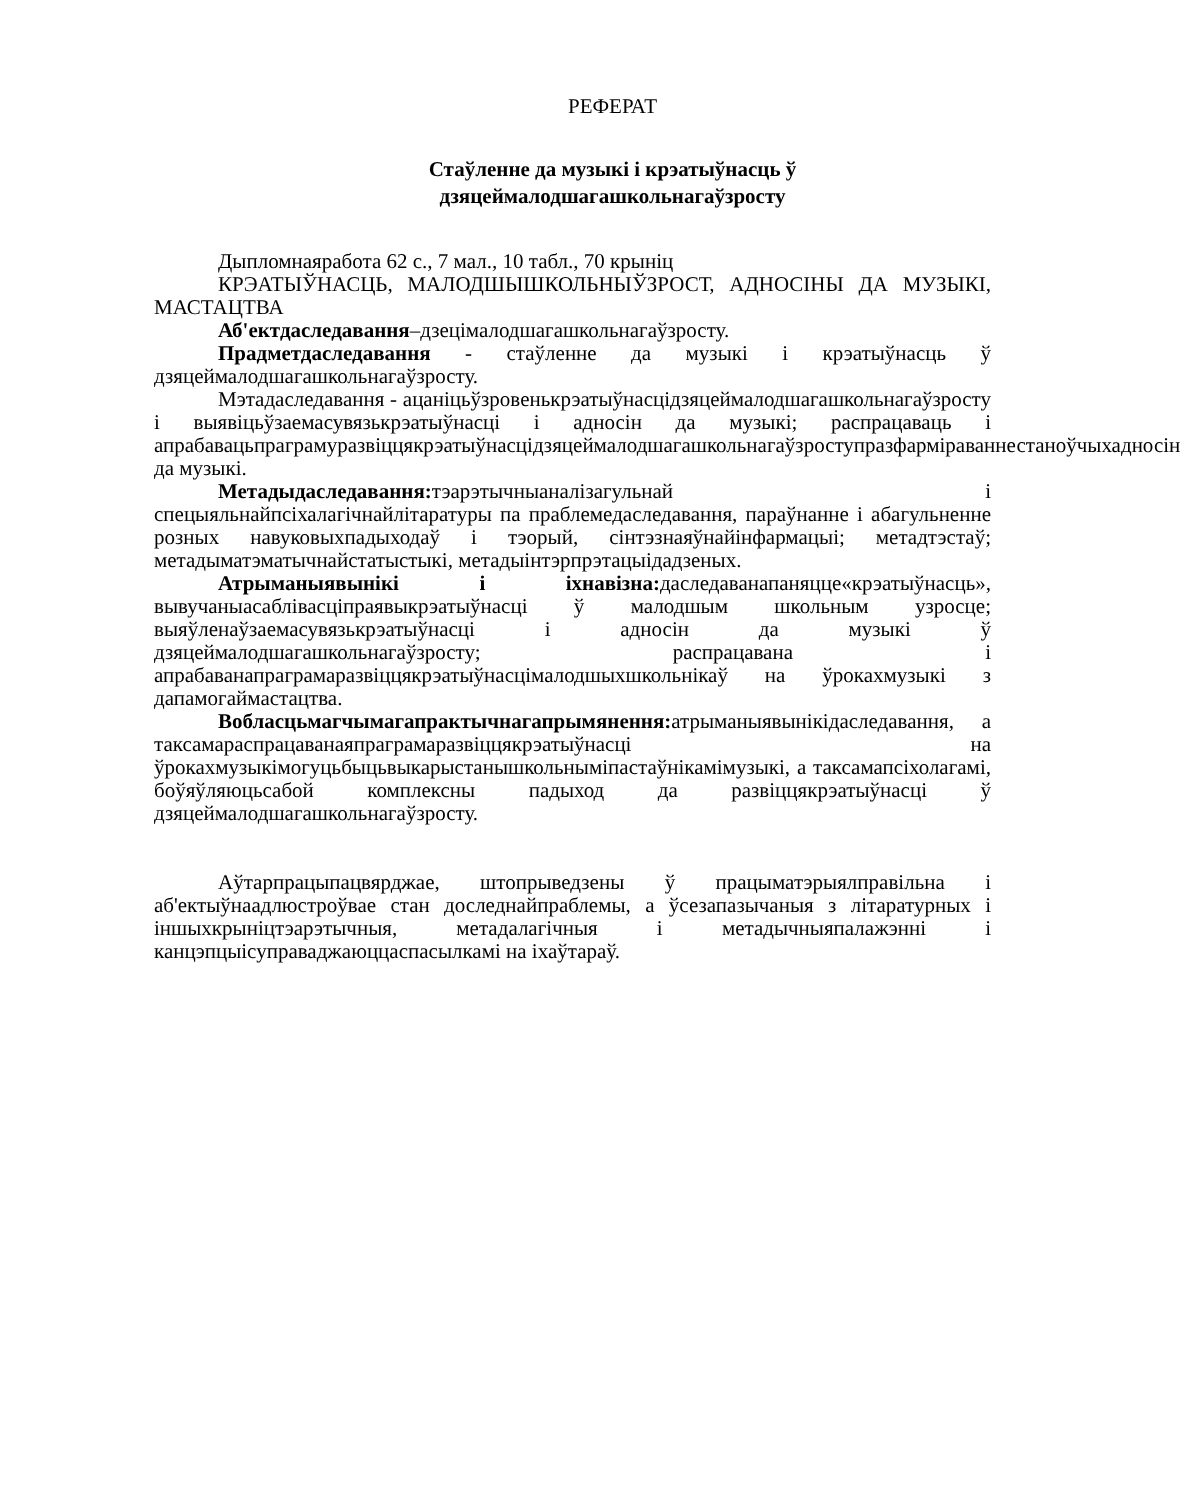РЕФЕРАТ
Стаўленне да музыкі і крэатыўнасць ў
дзяцеймалодшагашкольнагаўзросту
Дыпломнаяработа 62 с., 7 мал., 10 табл., 70 крыніц
КРЭАТЫЎНАСЦЬ, МАЛОДШЫШКОЛЬНЫЎЗРОСТ, АДНОСІНЫ ДА МУЗЫКІ, МАСТАЦТВА
Аб'ектдаследавання–дзецімалодшагашкольнагаўзросту.
Прадметдаследавання - стаўленне да музыкі і крэатыўнасць ў дзяцеймалодшагашкольнагаўзросту.
Мэтадаследавання - ацаніцьўзровенькрэатыўнасцідзяцеймалодшагашкольнагаўзросту і выявіцьўзаемасувязькрэатыўнасці і адносін да музыкі; распрацаваць і апрабавацьпраграмуразвіццякрэатыўнасцідзяцеймалодшагашкольнагаўзроступразфарміраваннестаноўчыхадносін да музыкі.
Метадыдаследавання: тэарэтычныаналізагульнай і спецыяльнайпсіхалагічнайлітаратуры па праблемедаследавання, параўнанне і абагульненне розных навуковыхпадыходаў і тэорый, сінтэзнаяўнайінфармацыі; метадтэстаў; метадыматэматычнайстатыстыкі, метадыінтэрпрэтацыідадзеных.
Атрыманыявынікі і іхнавізна: даследаванапаняцце«крэатыўнасць», вывучаныасаблівасціпраявыкрэатыўнасці ў малодшым школьным узросце; выяўленаўзаемасувязькрэатыўнасці і адносін да музыкі ў дзяцеймалодшагашкольнагаўзросту; распрацавана і апрабаванапраграмаразвіццякрэатыўнасцімалодшыхшкольнікаў на ўрокахмузыкі з дапамогаймастацтва.
Вобласцьмагчымагапрактычнагапрымянення: атрыманыявынікідаследавання, а таксамараспрацаванаяпраграмаразвіццякрэатыўнасці на ўрокахмузыкімогуцьбыцьвыкарыстанышкольныміпастаўнікамімузыкі, а таксамапсіхолагамі, боўяўляюцьсабой комплексны падыход да развіццякрэатыўнасці ў дзяцеймалодшагашкольнагаўзросту.
Аўтарпрацыпацвярджае, штопрыведзены ў працыматэрыялправільна і аб'ектыўнаадлюстроўвае стан доследнайпраблемы, а ўсезапазычаныя з літаратурных і іншыхкрыніцтэарэтычныя, метадалагічныя і метадычныяпалажэнні і канцэпцыісуправаджаюццаспасылкамі на іхаўтараў.